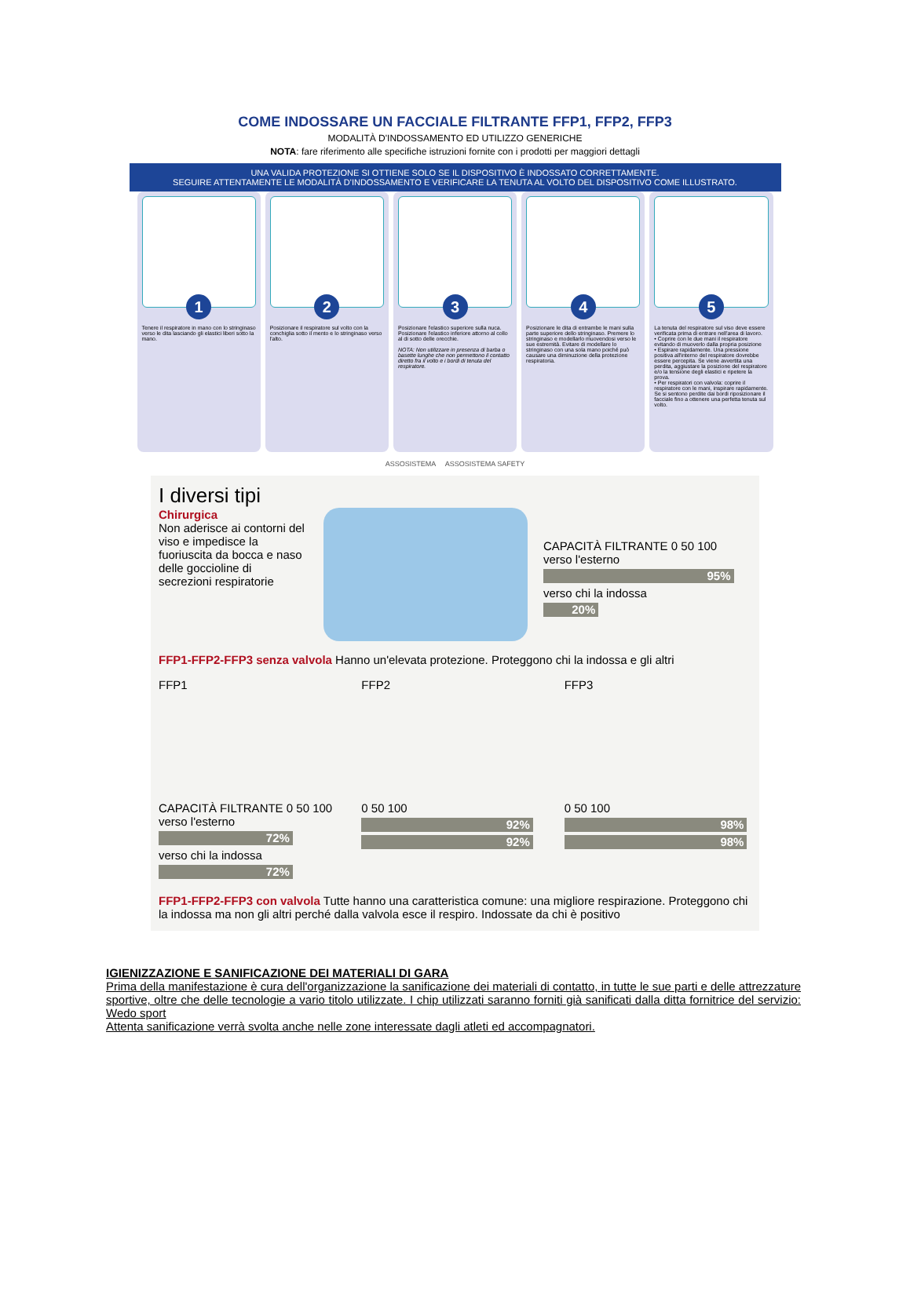COME INDOSSARE UN FACCIALE FILTRANTE FFP1, FFP2, FFP3
MODALITÀ D'INDOSSAMENTO ED UTILIZZO GENERICHE
NOTA: fare riferimento alle specifiche istruzioni fornite con i prodotti per maggiori dettagli
UNA VALIDA PROTEZIONE SI OTTIENE SOLO SE IL DISPOSITIVO È INDOSSATO CORRETTAMENTE.
SEGUIRE ATTENTAMENTE LE MODALITÀ D'INDOSSAMENTO E VERIFICARE LA TENUTA AL VOLTO DEL DISPOSITIVO COME ILLUSTRATO.
1
Tenere il respiratore in mano con lo stringinaso verso le dita lasciando gli elastici liberi sotto la mano.
2
Posizionare il respiratore sul volto con la conchiglia sotto il mento e lo stringinaso verso l'alto.
3
Posizionare l'elastico superiore sulla nuca. Posizionare l'elastico inferiore attorno al collo al di sotto delle orecchie.
NOTA: Non utilizzare in presenza di barba o basette lunghe che non permettono il contatto diretto fra il volto e i bordi di tenuta del respiratore.
4
Posizionare le dita di entrambe le mani sulla parte superiore dello stringinaso. Premere lo stringinaso e modellarlo muovendosi verso le sue estremità. Evitare di modellare lo stringinaso con una sola mano poiché può causare una diminuzione della protezione respiratoria.
5
La tenuta del respiratore sul viso deve essere verificata prima di entrare nell'area di lavoro.
• Coprire con le due mani il respiratore evitando di muoverlo dalla propria posizione
• Espirare rapidamente. Una pressione positiva all'interno del respiratore dovrebbe essere percepita. Se viene avvertita una perdita, aggiustare la posizione del respiratore e/o la tensione degli elastici e ripetere la prova.
• Per respiratori con valvola: coprire il respiratore con le mani, inspirare rapidamente. Se si sentono perdite dai bordi riposizionare il facciale fino a ottenere una perfetta tenuta sul volto.
ASSOSISTEMA ASSOSISTEMA SAFETY
I diversi tipi
Chirurgica
Non aderisce ai contorni del viso e impedisce la fuoriuscita da bocca e naso delle goccioline di secrezioni respiratorie
CAPACITÀ FILTRANTE 0 50 100
verso l'esterno
95%
verso chi la indossa
20%
FFP1-FFP2-FFP3 senza valvola Hanno un'elevata protezione. Proteggono chi la indossa e gli altri
FFP1
CAPACITÀ FILTRANTE 0 50 100
verso l'esterno
72%
verso chi la indossa
72%
FFP2
0 50 100
92%
92%
FFP3
0 50 100
98%
98%
FFP1-FFP2-FFP3 con valvola Tutte hanno una caratteristica comune: una migliore respirazione. Proteggono chi la indossa ma non gli altri perché dalla valvola esce il respiro. Indossate da chi è positivo
IGIENIZZAZIONE E SANIFICAZIONE DEI MATERIALI DI GARA
Prima della manifestazione è cura dell'organizzazione la sanificazione dei materiali di contatto, in tutte le sue parti e delle attrezzature sportive, oltre che delle tecnologie a vario titolo utilizzate. I chip utilizzati saranno forniti già sanificati dalla ditta fornitrice del servizio: Wedo sport
Attenta sanificazione verrà svolta anche nelle zone interessate dagli atleti ed accompagnatori.